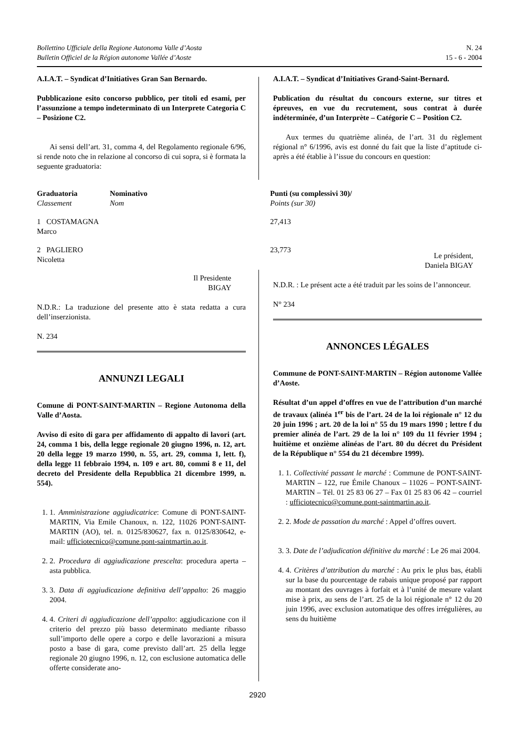Bollettino Ufficiale della Regione Autonoma Valle d’Aosta
Bulletin Officiel de la Région autonome Vallée d’Aoste
N. 24
15 - 6 - 2004
A.I.A.T. – Syndicat d’Initiatives Gran San Bernardo.
Pubblicazione esito concorso pubblico, per titoli ed esami, per l’assunzione a tempo indeterminato di un Interprete Categoria C – Posizione C2.
Ai sensi dell’art. 31, comma 4, del Regolamento regionale 6/96, si rende noto che in relazione al concorso di cui sopra, si è formata la seguente graduatoria:
| Graduatoria Classement | Nominativo Nom | Punti (su complessivi 30)/ Points (sur 30) |
| --- | --- | --- |
| 1 COSTAMAGNA Marco | | 27,413 |
| 2 PAGLIERO Nicoletta | | 23,773 |
Il Presidente
BIGAY
N.D.R.: La traduzione del presente atto è stata redatta a cura dell’inserzionista.
N. 234
ANNUNZI LEGALI
Comune di PONT-SAINT-MARTIN – Regione Autonoma della Valle d’Aosta.
Avviso di esito di gara per affidamento di appalto di lavori (art. 24, comma 1 bis, della legge regionale 20 giugno 1996, n. 12, art. 20 della legge 19 marzo 1990, n. 55, art. 29, comma 1, lett. f), della legge 11 febbraio 1994, n. 109 e art. 80, commi 8 e 11, del decreto del Presidente della Repubblica 21 dicembre 1999, n. 554).
1. 1. Amministrazione aggiudicatrice: Comune di PONT-SAINT-MARTIN, Via Emile Chanoux, n. 122, 11026 PONT-SAINT-MARTIN (AO), tel. n. 0125/830627, fax n. 0125/830642, e-mail: ufficiotecnico@comune.pont-saintmartin.ao.it.
2. 2. Procedura di aggiudicazione prescelta: procedura aperta – asta pubblica.
3. 3. Data di aggiudicazione definitiva dell’appalto: 26 maggio 2004.
4. 4. Criteri di aggiudicazione dell’appalto: aggiudicazione con il criterio del prezzo più basso determinato mediante ribasso sull’importo delle opere a corpo e delle lavorazioni a misura posto a base di gara, come previsto dall’art. 25 della legge regionale 20 giugno 1996, n. 12, con esclusione automatica delle offerte considerate ano-
A.I.A.T. – Syndicat d’Initiatives Grand-Saint-Bernard.
Publication du résultat du concours externe, sur titres et épreuves, en vue du recrutement, sous contrat à durée indéterminée, d’un Interprète – Catégorie C – Position C2.
Aux termes du quatrième alinéa, de l’art. 31 du règlement régional n° 6/1996, avis est donné du fait que la liste d’aptitude ci-après a été établie à l’issue du concours en question:
Le président,
Daniela BIGAY
N.D.R. : Le présent acte a été traduit par les soins de l’annonceur.
N° 234
ANNONCES LÉGALES
Commune de PONT-SAINT-MARTIN – Région autonome Vallée d’Aoste.
Résultat d’un appel d’offres en vue de l’attribution d’un marché de travaux (alinéa 1<sup>er</sup> bis de l’art. 24 de la loi régionale n° 12 du 20 juin 1996 ; art. 20 de la loi n° 55 du 19 mars 1990 ; lettre f du premier alinéa de l’art. 29 de la loi n° 109 du 11 février 1994 ; huitième et onzième alinéas de l’art. 80 du décret du Président de la République n° 554 du 21 décembre 1999).
1. 1. Collectivité passant le marché : Commune de PONT-SAINT-MARTIN – 122, rue Émile Chanoux – 11026 – PONT-SAINT-MARTIN – Tél. 01 25 83 06 27 – Fax 01 25 83 06 42 – courriel : ufficiotecnico@comune.pont-saintmartin.ao.it.
2. 2. Mode de passation du marché : Appel d’offres ouvert.
3. 3. Date de l’adjudication définitive du marché : Le 26 mai 2004.
4. 4. Critères d’attribution du marché : Au prix le plus bas, établi sur la base du pourcentage de rabais unique proposé par rapport au montant des ouvrages à forfait et à l’unité de mesure valant mise à prix, au sens de l’art. 25 de la loi régionale n° 12 du 20 juin 1996, avec exclusion automatique des offres irrégulières, au sens du huitième
2920